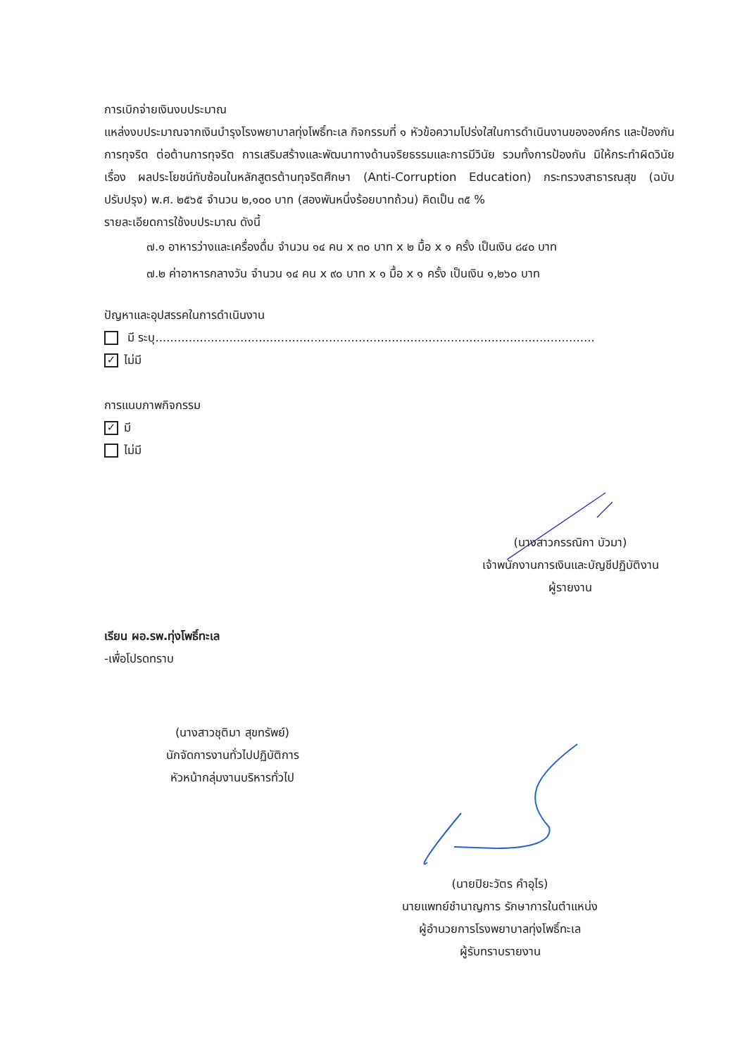การเบิกจ่ายเงินงบประมาณ
แหล่งงบประมาณจากเงินบำรุงโรงพยาบาลทุ่งโพธิ์ทะเล กิจกรรมที่ ๑ หัวข้อความโปร่งใสในการดำเนินงานขององค์กร และป้องกันการทุจริต ต่อต้านการทุจริต การเสริมสร้างและพัฒนาทางด้านจริยธรรมและการมีวินัย รวมทั้งการป้องกัน มิให้กระทำผิดวินัย เรื่อง ผลประโยชน์ทับซ้อนในหลักสูตรต้านทุจริตศึกษา (Anti-Corruption Education) กระทรวงสาธารณสุข (ฉบับปรับปรุง) พ.ศ. ๒๕๖๕ จำนวน ๒,๑๐๐ บาท (สองพันหนึ่งร้อยบาทถ้วน) คิดเป็น ๓๕ %
รายละเอียดการใช้งบประมาณ ดังนี้
๗.๑ อาหารว่างและเครื่องดื่ม จำนวน ๑๔ คน x ๓๐ บาท x ๒ มื้อ x ๑ ครั้ง เป็นเงิน ๘๔๐ บาท
๗.๒ ค่าอาหารกลางวัน จำนวน ๑๔ คน x ๙๐ บาท x ๑ มื้อ x ๑ ครั้ง เป็นเงิน ๑,๒๖๐ บาท
ปัญหาและอุปสรรคในการดำเนินงาน
มี ระบุ.......................................................................................................................
✓ ไม่มี
การแนบภาพกิจกรรม
✓ มี
ไม่มี
(นางสาวกรรณิกา บัวมา)
เจ้าพนักงานการเงินและบัญชีปฏิบัติงาน
ผู้รายงาน
เรียน ผอ.รพ.ทุ่งโพธิ์ทะเล
-เพื่อโปรดทราบ
(นางสาวชุติมา สุขทรัพย์)
นักจัดการงานทั่วไปปฏิบัติการ
หัวหน้ากลุ่มงานบริหารทั่วไป
(นายปิยะวัตร คำอุไร)
นายแพทย์ชำนาญการ รักษาการในตำแหน่ง
ผู้อำนวยการโรงพยาบาลทุ่งโพธิ์ทะเล
ผู้รับทราบรายงาน